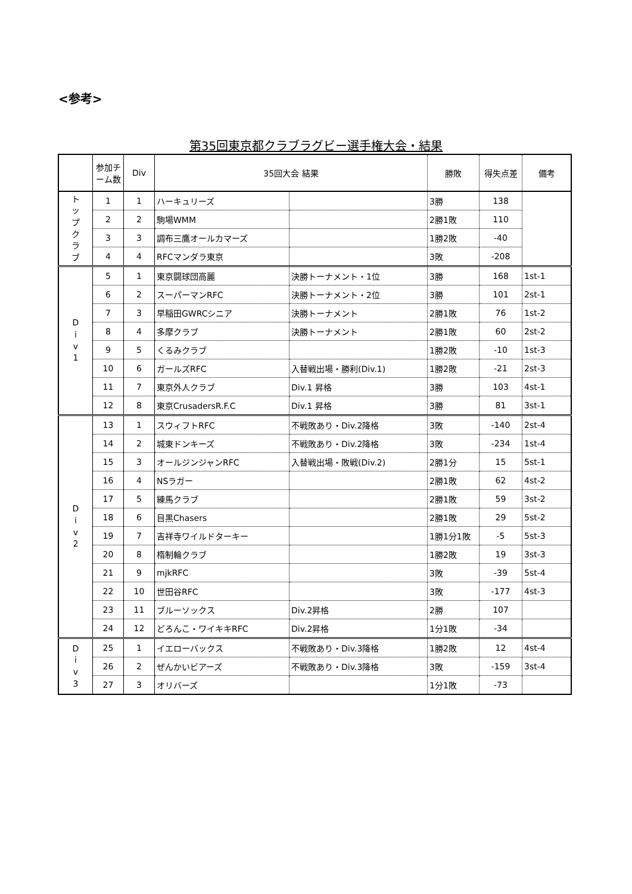<参考>
第35回東京都クラブラグビー選手権大会・結果
| | 参加チーム数 | Div | 35回大会 結果 | | 勝敗 | 得失点差 | 備考 |
| --- | --- | --- | --- | --- | --- | --- | --- |
| ト ッ プ ク ラ ブ | 1 | 1 | ハーキュリーズ | | 3勝 | 138 | |
| | 2 | 2 | 駒場WMM | | 2勝1敗 | 110 | |
| | 3 | 3 | 調布三鷹オールカマーズ | | 1勝2敗 | -40 | |
| | 4 | 4 | RFCマンダラ東京 | | 3敗 | -208 | |
| D i v 1 | 5 | 1 | 東京闘球団高麗 | 決勝トーナメント・1位 | 3勝 | 168 | 1st-1 |
| | 6 | 2 | スーパーマンRFC | 決勝トーナメント・2位 | 3勝 | 101 | 2st-1 |
| | 7 | 3 | 早稲田GWRCシニア | 決勝トーナメント | 2勝1敗 | 76 | 1st-2 |
| | 8 | 4 | 多摩クラブ | 決勝トーナメント | 2勝1敗 | 60 | 2st-2 |
| | 9 | 5 | くるみクラブ | | 1勝2敗 | -10 | 1st-3 |
| | 10 | 6 | ガールズRFC | 入替戦出場・勝利(Div.1) | 1勝2敗 | -21 | 2st-3 |
| | 11 | 7 | 東京外人クラブ | Div.1 昇格 | 3勝 | 103 | 4st-1 |
| | 12 | 8 | 東京CrusadersR.F.C | Div.1 昇格 | 3勝 | 81 | 3st-1 |
| D i v 2 | 13 | 1 | スウィフトRFC | 不戦敗あり・Div.2降格 | 3敗 | -140 | 2st-4 |
| | 14 | 2 | 城東ドンキーズ | 不戦敗あり・Div.2降格 | 3敗 | -234 | 1st-4 |
| | 15 | 3 | オールジンジャンRFC | 入替戦出場・敗戦(Div.2) | 2勝1分 | 15 | 5st-1 |
| | 16 | 4 | NSラガー | | 2勝1敗 | 62 | 4st-2 |
| | 17 | 5 | 練馬クラブ | | 2勝1敗 | 59 | 3st-2 |
| | 18 | 6 | 目黒Chasers | | 2勝1敗 | 29 | 5st-2 |
| | 19 | 7 | 吉祥寺ワイルドターキー | | 1勝1分1敗 | -5 | 5st-3 |
| | 20 | 8 | 楕制輪クラブ | | 1勝2敗 | 19 | 3st-3 |
| | 21 | 9 | mjkRFC | | 3敗 | -39 | 5st-4 |
| | 22 | 10 | 世田谷RFC | | 3敗 | -177 | 4st-3 |
| | 23 | 11 | ブルーソックス | Div.2昇格 | 2勝 | 107 | |
| | 24 | 12 | どろんこ・ワイキキRFC | Div.2昇格 | 1分1敗 | -34 | |
| D i v 3 | 25 | 1 | イエローバックス | 不戦敗あり・Div.3降格 | 1勝2敗 | 12 | 4st-4 |
| | 26 | 2 | ぜんかいビアーズ | 不戦敗あり・Div.3降格 | 3敗 | -159 | 3st-4 |
| | 27 | 3 | オリバーズ | | 1分1敗 | -73 | |